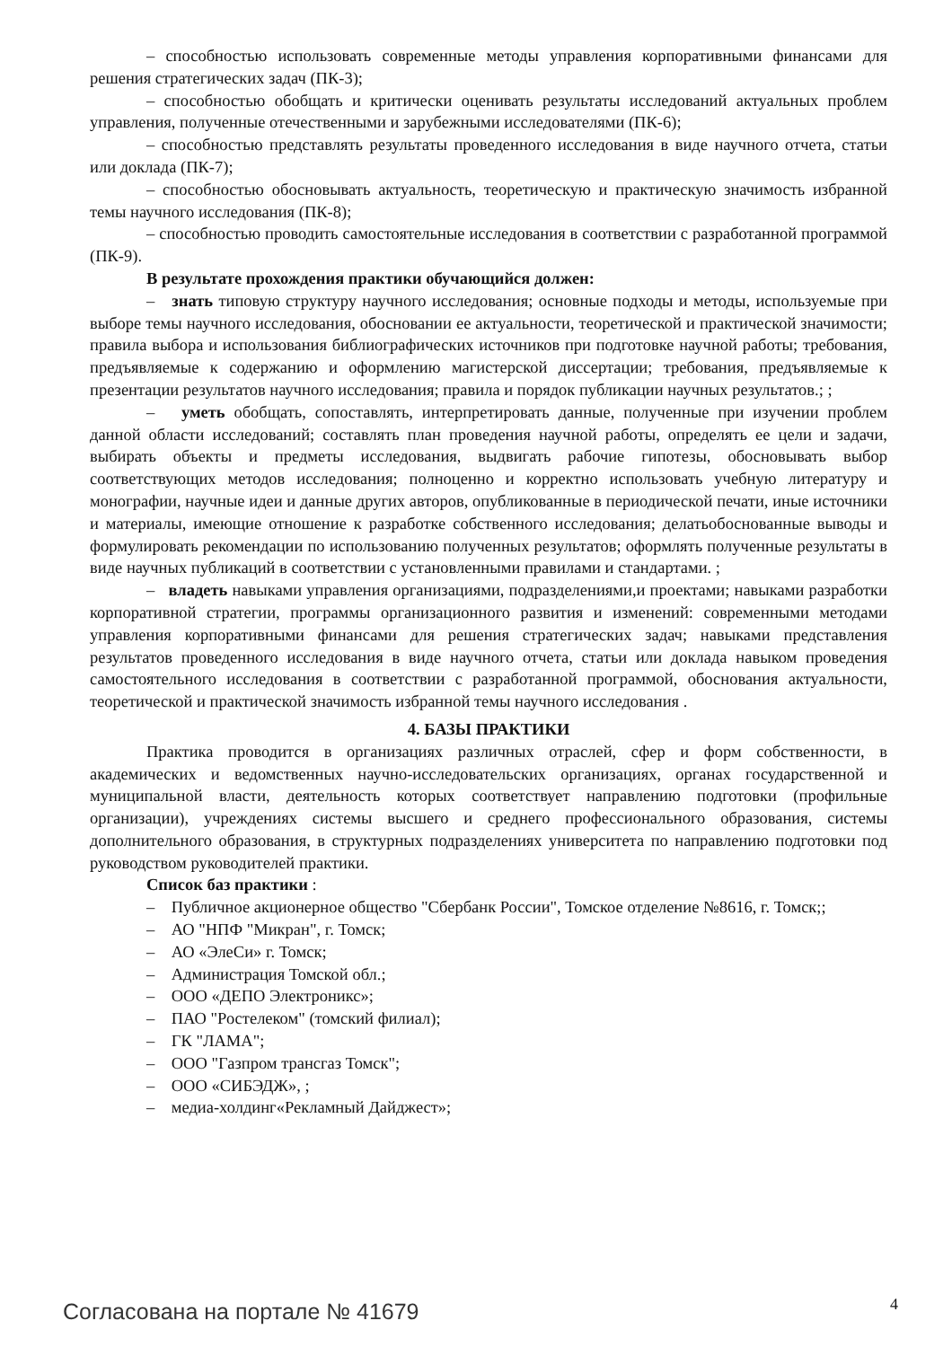– способностью использовать современные методы управления корпоративными финансами для решения стратегических задач (ПК-3);
– способностью обобщать и критически оценивать результаты исследований актуальных проблем управления, полученные отечественными и зарубежными исследователями (ПК-6);
– способностью представлять результаты проведенного исследования в виде научного отчета, статьи или доклада (ПК-7);
– способностью обосновывать актуальность, теоретическую и практическую значимость избранной темы научного исследования (ПК-8);
– способностью проводить самостоятельные исследования в соответствии с разработанной программой (ПК-9).
В результате прохождения практики обучающийся должен:
– знать типовую структуру научного исследования; основные подходы и методы, используемые при выборе темы научного исследования, обосновании ее актуальности, теоретической и практической значимости; правила выбора и использования библиографических источников при подготовке научной работы; требования, предъявляемые к содержанию и оформлению магистерской диссертации; требования, предъявляемые к презентации результатов научного исследования; правила и порядок публикации научных результатов.; ;
– уметь обобщать, сопоставлять, интерпретировать данные, полученные при изучении проблем данной области исследований; составлять план проведения научной работы, определять ее цели и задачи, выбирать объекты и предметы исследования, выдвигать рабочие гипотезы, обосновывать выбор соответствующих методов исследования; полноценно и корректно использовать учебную литературу и монографии, научные идеи и данные других авторов, опубликованные в периодической печати, иные источники и материалы, имеющие отношение к разработке собственного исследования; делатьобоснованные выводы и формулировать рекомендации по использованию полученных результатов; оформлять полученные результаты в виде научных публикаций в соответствии с установленными правилами и стандартами. ;
– владеть навыками управления организациями, подразделениями,и проектами; навыками разработки корпоративной стратегии, программы организационного развития и изменений: современными методами управления корпоративными финансами для решения стратегических задач; навыками представления результатов проведенного исследования в виде научного отчета, статьи или доклада навыком проведения самостоятельного исследования в соответствии с разработанной программой, обоснования актуальности, теоретической и практической значимость избранной темы научного исследования .
4. БАЗЫ ПРАКТИКИ
Практика проводится в организациях различных отраслей, сфер и форм собственности, в академических и ведомственных научно-исследовательских организациях, органах государственной и муниципальной власти, деятельность которых соответствует направлению подготовки (профильные организации), учреждениях системы высшего и среднего профессионального образования, системы дополнительного образования, в структурных подразделениях университета по направлению подготовки под руководством руководителей практики.
Список баз практики :
– Публичное акционерное общество "Сбербанк России", Томское отделение №8616, г. Томск;;
– АО "НПФ "Микран", г. Томск;
– АО «ЭлеСи» г. Томск;
– Администрация Томской обл.;
– ООО «ДЕПО Электроникс»;
– ПАО "Ростелеком" (томский филиал);
– ГК "ЛАМА";
– ООО "Газпром трансгаз Томск";
– ООО «СИБЭДЖ», ;
– медиа-холдинг«Рекламный Дайджест»;
Согласована на портале № 41679 4